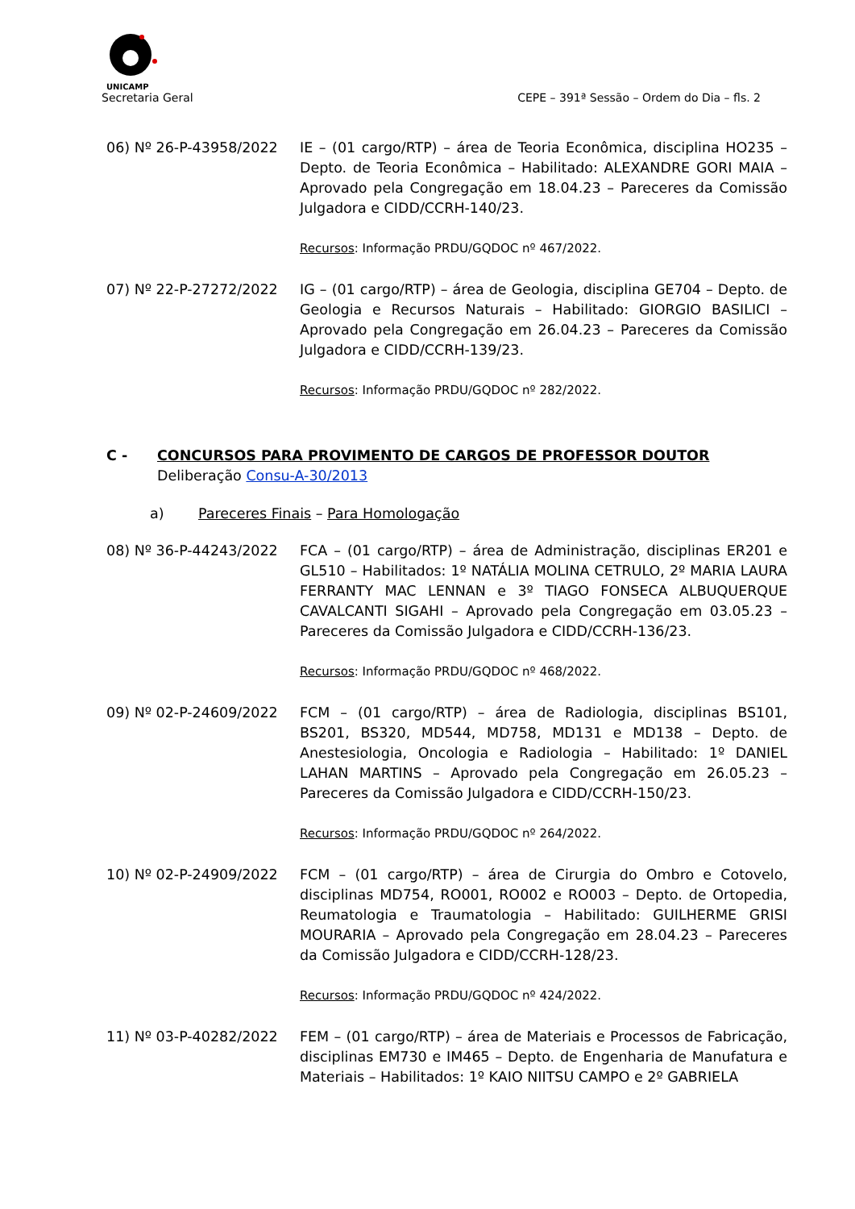UNICAMP
Secretaria Geral CEPE – 391ª Sessão – Ordem do Dia – fls. 2
06) Nº 26-P-43958/2022 IE – (01 cargo/RTP) – área de Teoria Econômica, disciplina HO235 – Depto. de Teoria Econômica – Habilitado: ALEXANDRE GORI MAIA – Aprovado pela Congregação em 18.04.23 – Pareceres da Comissão Julgadora e CIDD/CCRH-140/23.
Recursos: Informação PRDU/GQDOC nº 467/2022.
07) Nº 22-P-27272/2022 IG – (01 cargo/RTP) – área de Geologia, disciplina GE704 – Depto. de Geologia e Recursos Naturais – Habilitado: GIORGIO BASILICI – Aprovado pela Congregação em 26.04.23 – Pareceres da Comissão Julgadora e CIDD/CCRH-139/23.
Recursos: Informação PRDU/GQDOC nº 282/2022.
C - CONCURSOS PARA PROVIMENTO DE CARGOS DE PROFESSOR DOUTOR
Deliberação Consu-A-30/2013
a) Pareceres Finais – Para Homologação
08) Nº 36-P-44243/2022 FCA – (01 cargo/RTP) – área de Administração, disciplinas ER201 e GL510 – Habilitados: 1º NATÁLIA MOLINA CETRULO, 2º MARIA LAURA FERRANTY MAC LENNAN e 3º TIAGO FONSECA ALBUQUERQUE CAVALCANTI SIGAHI – Aprovado pela Congregação em 03.05.23 – Pareceres da Comissão Julgadora e CIDD/CCRH-136/23.
Recursos: Informação PRDU/GQDOC nº 468/2022.
09) Nº 02-P-24609/2022 FCM – (01 cargo/RTP) – área de Radiologia, disciplinas BS101, BS201, BS320, MD544, MD758, MD131 e MD138 – Depto. de Anestesiologia, Oncologia e Radiologia – Habilitado: 1º DANIEL LAHAN MARTINS – Aprovado pela Congregação em 26.05.23 – Pareceres da Comissão Julgadora e CIDD/CCRH-150/23.
Recursos: Informação PRDU/GQDOC nº 264/2022.
10) Nº 02-P-24909/2022 FCM – (01 cargo/RTP) – área de Cirurgia do Ombro e Cotovelo, disciplinas MD754, RO001, RO002 e RO003 – Depto. de Ortopedia, Reumatologia e Traumatologia – Habilitado: GUILHERME GRISI MOURARIA – Aprovado pela Congregação em 28.04.23 – Pareceres da Comissão Julgadora e CIDD/CCRH-128/23.
Recursos: Informação PRDU/GQDOC nº 424/2022.
11) Nº 03-P-40282/2022 FEM – (01 cargo/RTP) – área de Materiais e Processos de Fabricação, disciplinas EM730 e IM465 – Depto. de Engenharia de Manufatura e Materiais – Habilitados: 1º KAIO NIITSU CAMPO e 2º GABRIELA